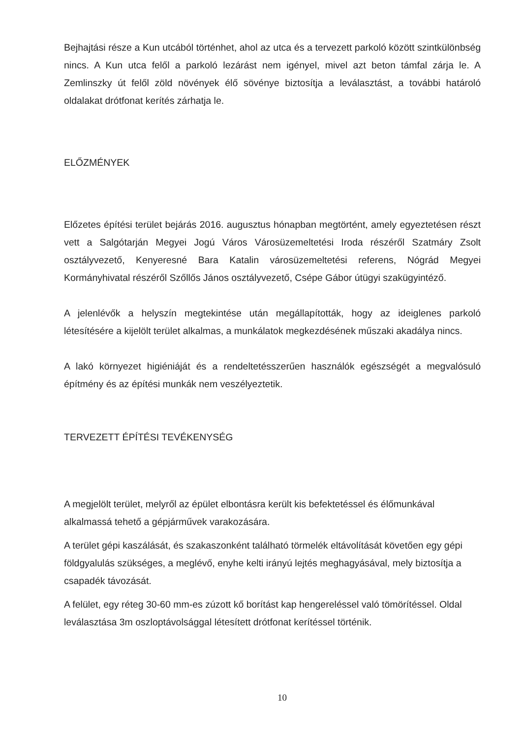Bejhajtási része a Kun utcából történhet, ahol az utca és a tervezett parkoló között szintkülönbség nincs. A Kun utca felől a parkoló lezárást nem igényel, mivel azt beton támfal zárja le. A Zemlinszky út felől zöld növények élő sövénye biztosítja a leválasztást, a további határoló oldalakat drótfonat kerítés zárhatja le.
ELŐZMÉNYEK
Előzetes építési terület bejárás 2016. augusztus hónapban megtörtént, amely egyeztetésen részt vett a Salgótarján Megyei Jogú Város Városüzemeltetési Iroda részéről Szatmáry Zsolt osztályvezető, Kenyeresné Bara Katalin városüzemeltetési referens, Nógrád Megyei Kormányhivatal részéről Szőllős János osztályvezető, Csépe Gábor útügyi szakügyintéző.
A jelenlévők a helyszín megtekintése után megállapították, hogy az ideiglenes parkoló létesítésére a kijelölt terület alkalmas, a munkálatok megkezdésének műszaki akadálya nincs.
A lakó környezet higiéniáját és a rendeltetésszerűen használók egészségét a megvalósuló építmény és az építési munkák nem veszélyeztetik.
TERVEZETT ÉPÍTÉSI TEVÉKENYSÉG
A megjelölt terület, melyről az épület elbontásra került kis befektetéssel és élőmunkával alkalmassá tehető a gépjárművek varakozására.
A terület gépi kaszálását, és szakaszonként található törmelék eltávolítását követően egy gépi földgyalulás szükséges, a meglévő, enyhe kelti irányú lejtés meghagyásával, mely biztosítja a csapadék távozását.
A felület, egy réteg 30-60 mm-es zúzott kő borítást kap hengereléssel való tömörítéssel. Oldal leválasztása 3m oszloptávolsággal létesített drótfonat kerítéssel történik.
10